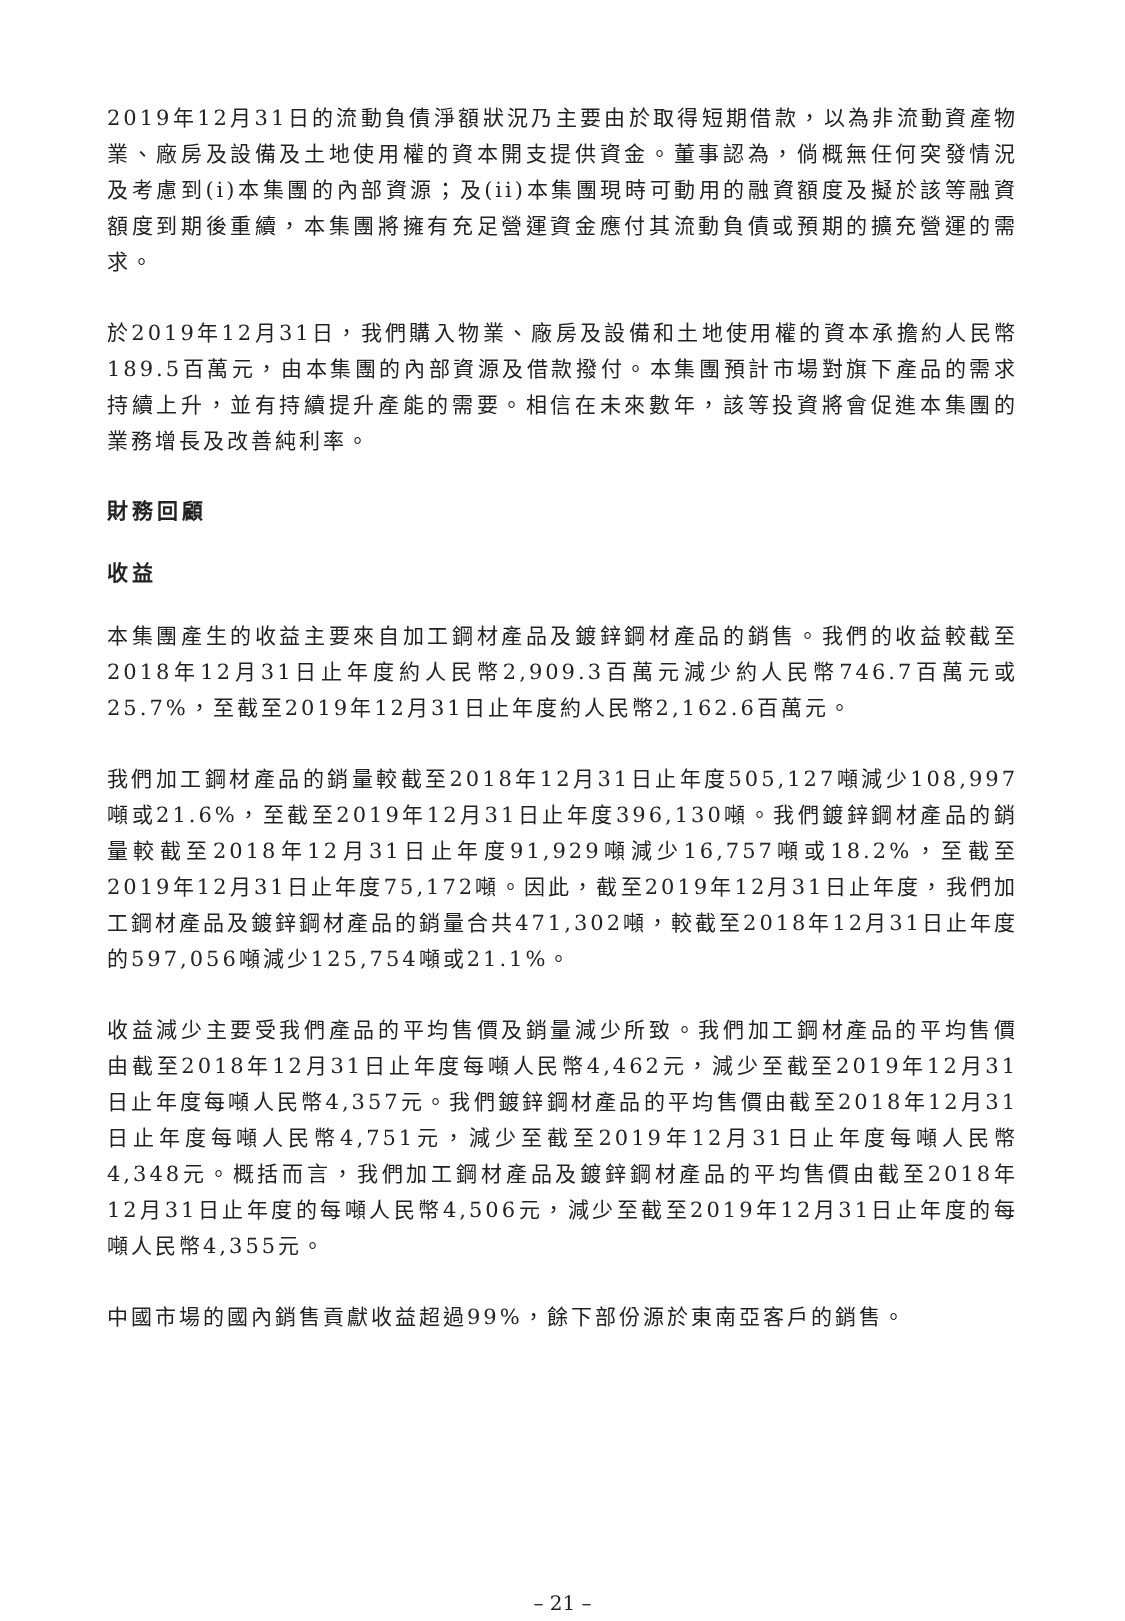2019年12月31日的流動負債淨額狀況乃主要由於取得短期借款，以為非流動資產物業、廠房及設備及土地使用權的資本開支提供資金。董事認為，倘概無任何突發情況及考慮到(i)本集團的內部資源；及(ii)本集團現時可動用的融資額度及擬於該等融資額度到期後重續，本集團將擁有充足營運資金應付其流動負債或預期的擴充營運的需求。
於2019年12月31日，我們購入物業、廠房及設備和土地使用權的資本承擔約人民幣189.5百萬元，由本集團的內部資源及借款撥付。本集團預計市場對旗下產品的需求持續上升，並有持續提升產能的需要。相信在未來數年，該等投資將會促進本集團的業務增長及改善純利率。
財務回顧
收益
本集團產生的收益主要來自加工鋼材產品及鍍鋅鋼材產品的銷售。我們的收益較截至2018年12月31日止年度約人民幣2,909.3百萬元減少約人民幣746.7百萬元或25.7%，至截至2019年12月31日止年度約人民幣2,162.6百萬元。
我們加工鋼材產品的銷量較截至2018年12月31日止年度505,127噸減少108,997噸或21.6%，至截至2019年12月31日止年度396,130噸。我們鍍鋅鋼材產品的銷量較截至2018年12月31日止年度91,929噸減少16,757噸或18.2%，至截至2019年12月31日止年度75,172噸。因此，截至2019年12月31日止年度，我們加工鋼材產品及鍍鋅鋼材產品的銷量合共471,302噸，較截至2018年12月31日止年度的597,056噸減少125,754噸或21.1%。
收益減少主要受我們產品的平均售價及銷量減少所致。我們加工鋼材產品的平均售價由截至2018年12月31日止年度每噸人民幣4,462元，減少至截至2019年12月31日止年度每噸人民幣4,357元。我們鍍鋅鋼材產品的平均售價由截至2018年12月31日止年度每噸人民幣4,751元，減少至截至2019年12月31日止年度每噸人民幣4,348元。概括而言，我們加工鋼材產品及鍍鋅鋼材產品的平均售價由截至2018年12月31日止年度的每噸人民幣4,506元，減少至截至2019年12月31日止年度的每噸人民幣4,355元。
中國市場的國內銷售貢獻收益超過99%，餘下部份源於東南亞客戶的銷售。
– 21 –